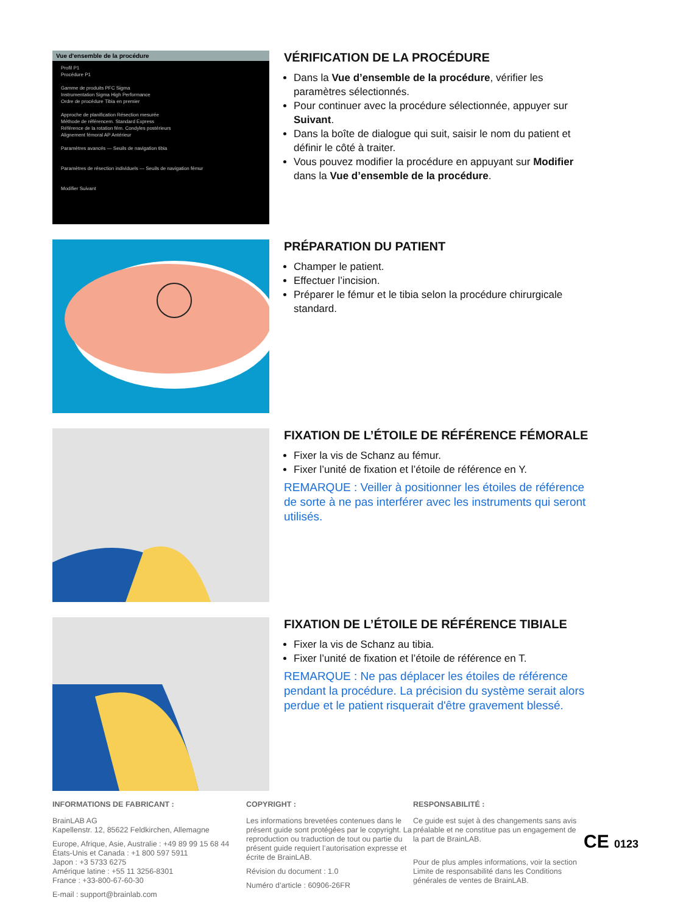Vue d'ensemble de la procédure
Profil P1
Procédure P1
Gamme de produits PFC Sigma
Instrumentation Sigma High Performance
Ordre de procédure Tibia en premier
Approche de planification Résection mesurée
Méthode de référencem. Standard Express
Référence de la rotation fém. Condyles postérieurs
Alignement fémoral AP Antérieur
Paramètres avancés — Seuils de navigation tibia
Paramètres de résection individuels — Seuils de navigation fémur
Modifier Suivant
VÉRIFICATION DE LA PROCÉDURE
Dans la Vue d’ensemble de la procédure, vérifier les paramètres sélectionnés.
Pour continuer avec la procédure sélectionnée, appuyer sur Suivant.
Dans la boîte de dialogue qui suit, saisir le nom du patient et définir le côté à traiter.
Vous pouvez modifier la procédure en appuyant sur Modifier dans la Vue d’ensemble de la procédure.
PRÉPARATION DU PATIENT
Champer le patient.
Effectuer l’incision.
Préparer le fémur et le tibia selon la procédure chirurgicale standard.
FIXATION DE L’ÉTOILE DE RÉFÉRENCE FÉMORALE
Fixer la vis de Schanz au fémur.
Fixer l’unité de fixation et l’étoile de référence en Y.
REMARQUE : Veiller à positionner les étoiles de référence de sorte à ne pas interférer avec les instruments qui seront utilisés.
FIXATION DE L’ÉTOILE DE RÉFÉRENCE TIBIALE
Fixer la vis de Schanz au tibia.
Fixer l’unité de fixation et l’étoile de référence en T.
REMARQUE : Ne pas déplacer les étoiles de référence pendant la procédure. La précision du système serait alors perdue et le patient risquerait d'être gravement blessé.
INFORMATIONS DE FABRICANT :
BrainLAB AG
Kapellenstr. 12, 85622 Feldkirchen, Allemagne
Europe, Afrique, Asie, Australie : +49 89 99 15 68 44
États-Unis et Canada : +1 800 597 5911
Japon : +3 5733 6275
Amérique latine : +55 11 3256-8301
France : +33-800-67-60-30
E-mail : support@brainlab.com
COPYRIGHT :
Les informations brevetées contenues dans le présent guide sont protégées par le copyright. La reproduction ou traduction de tout ou partie du présent guide requiert l’autorisation expresse et écrite de BrainLAB.
Révision du document : 1.0
Numéro d’article : 60906-26FR
RESPONSABILITÉ :
Ce guide est sujet à des changements sans avis préalable et ne constitue pas un engagement de la part de BrainLAB.
Pour de plus amples informations, voir la section Limite de responsabilité dans les Conditions générales de ventes de BrainLAB.
CE 0123